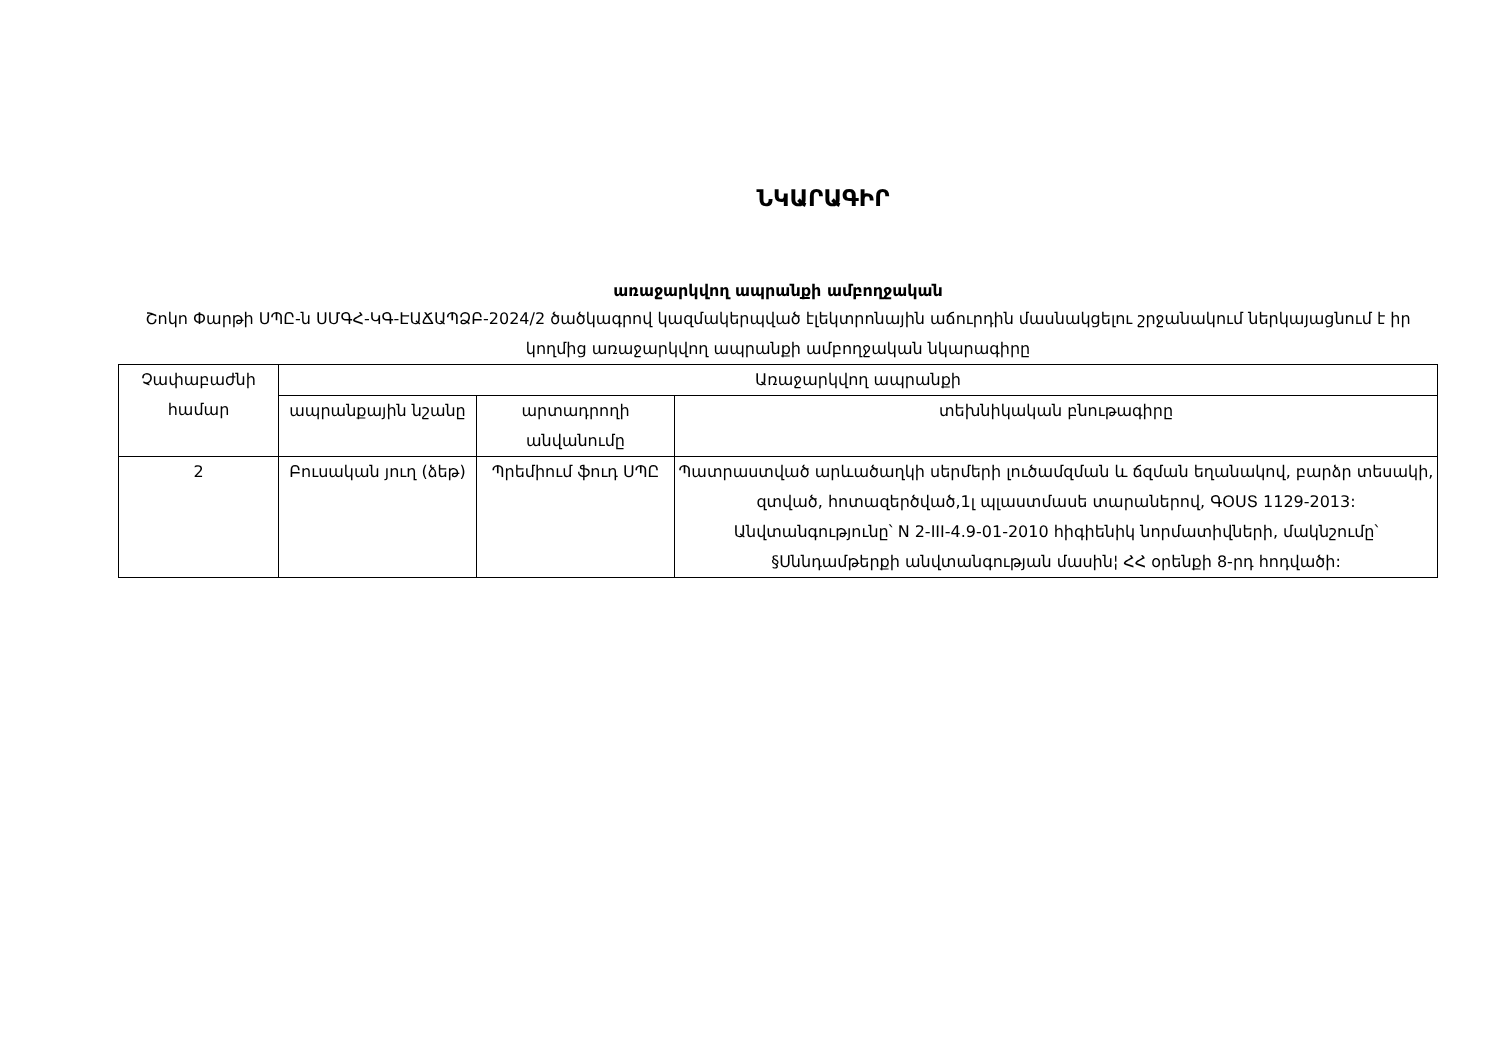ՆԿԱՐԱԳԻՐ
առաջարկվող ապրանքի ամբողջական
Շոկո Փարթի ՍՊԸ-ն ՍՄԳՀ-ԿԳ-ԷԱՃԱՊՁԲ-2024/2 ծածկագրով կազմակերպված էլեկտրոնային աճուրդին մասնակցելու շրջանակում ներկայացնում է իր կողմից առաջարկվող ապրանքի ամբողջական նկարագիրը
| Չափաբաժնի համար | Առաջարկվող ապրանքի | | |
| --- | --- | --- | --- |
| | ապրանքային նշանը | արտադրողի անվանումը | տեխնիկական բնութագիրը |
| 2 | Բուսական յուղ (ձեթ) | Պրեմիում ֆուդ ՍՊԸ | Պատրաստված արևածաղկի սերմերի լուծամզման և ճզման եղանակով, բարձր տեսակի, զտված, հոտազերծված,1լ պլաստմասե տարաներով, ԳՕՍՏ 1129-2013: Անվտանգությունը՝ N 2-III-4.9-01-2010 հիգիենիկ նորմատիվների, մակնշումը՝ §Սննդամթերքի անվտանգության մասին¦ ՀՀ օրենքի 8-րդ հոդվածի: |